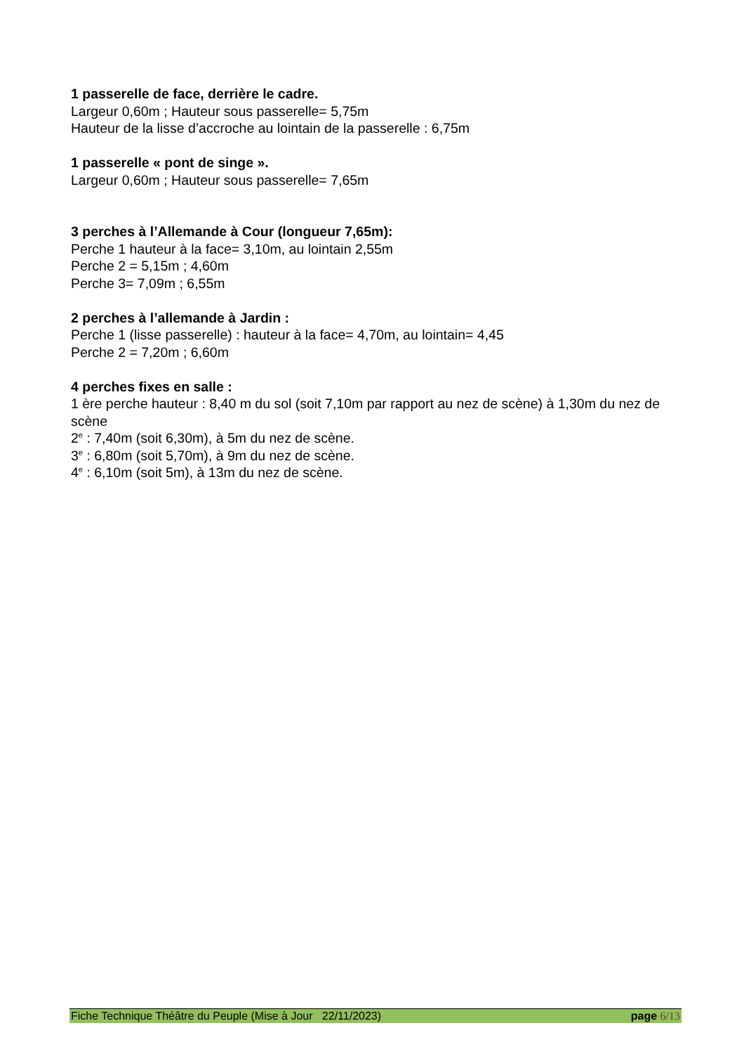1 passerelle de face, derrière le cadre.
Largeur 0,60m ; Hauteur sous passerelle= 5,75m
Hauteur de la lisse d’accroche au lointain de la passerelle : 6,75m
1 passerelle « pont de singe ».
Largeur 0,60m ; Hauteur sous passerelle= 7,65m
3 perches à l’Allemande à Cour (longueur 7,65m):
Perche 1 hauteur à la face= 3,10m, au lointain 2,55m
Perche 2 = 5,15m ; 4,60m
Perche 3= 7,09m ; 6,55m
2 perches à l’allemande à Jardin :
Perche 1 (lisse passerelle) : hauteur à la face= 4,70m, au lointain= 4,45
Perche 2 = 7,20m ; 6,60m
4 perches fixes en salle :
1 ère perche hauteur : 8,40 m du sol (soit 7,10m par rapport au nez de scène) à 1,30m du nez de scène
2<sup>e</sup> : 7,40m (soit 6,30m), à 5m du nez de scène.
3<sup>e</sup> : 6,80m (soit 5,70m), à 9m du nez de scène.
4<sup>e</sup> : 6,10m (soit 5m), à 13m du nez de scène.
Fiche Technique Théâtre du Peuple (Mise à Jour 22/11/2023) page 6/13